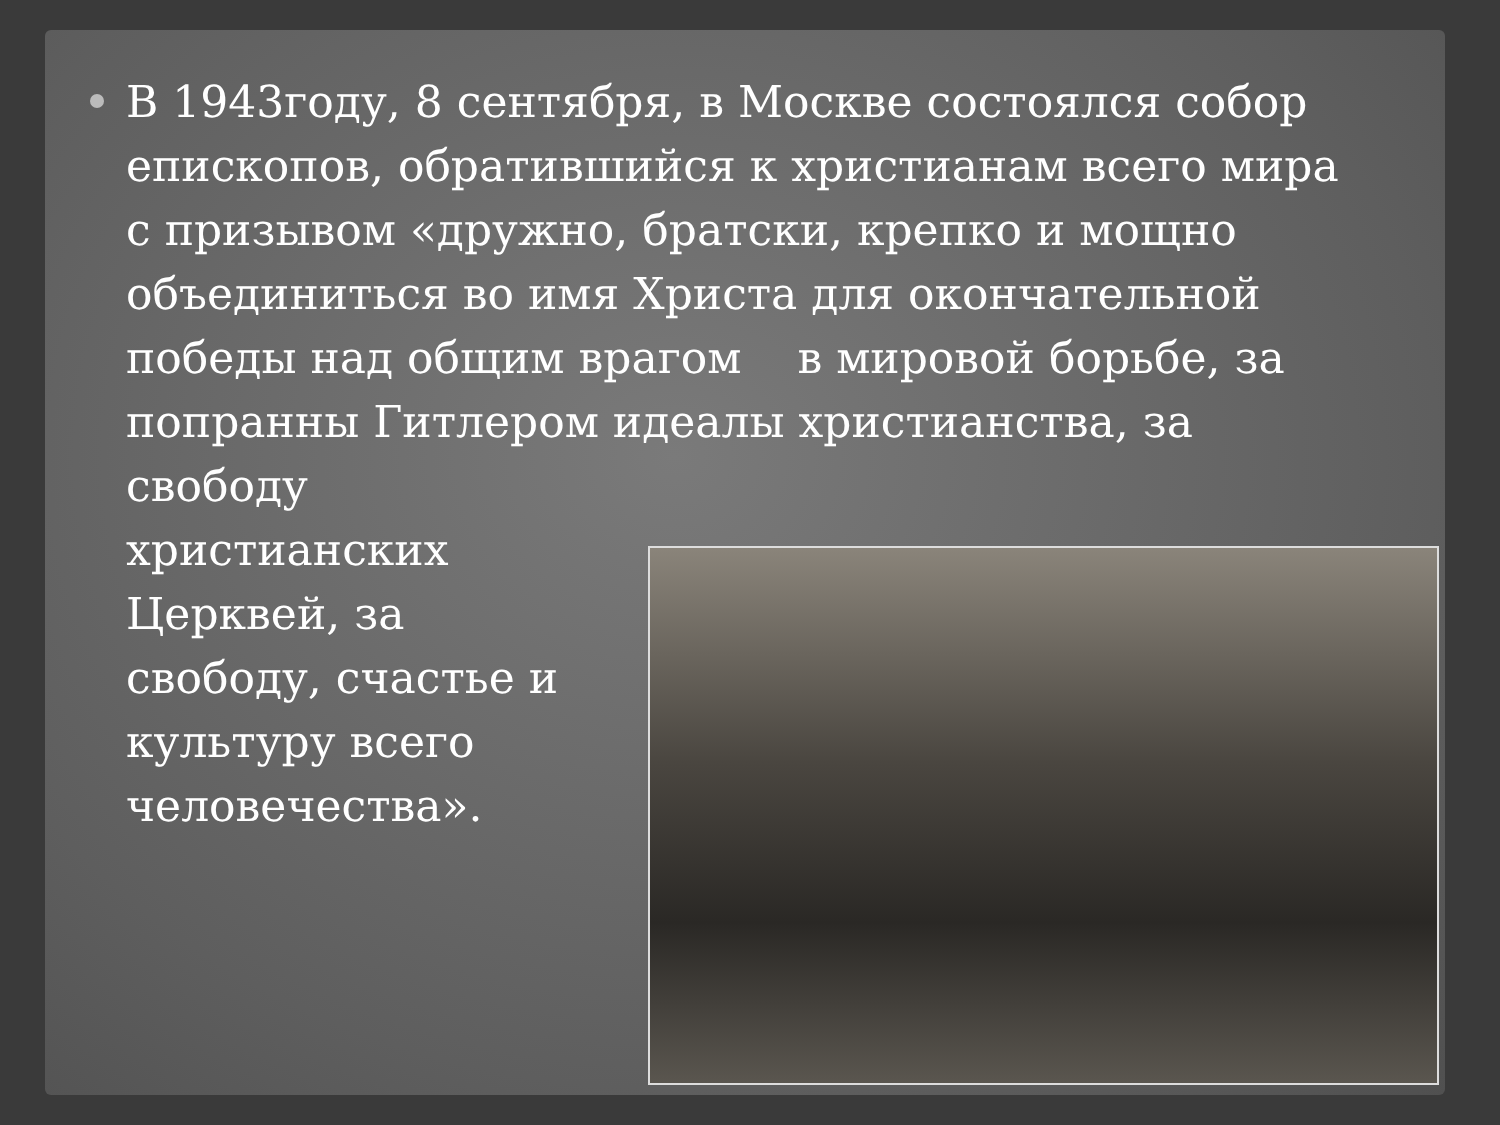В 1943году, 8 сентября, в Москве состоялся собор
епископов, обратившийся к христианам всего мира
с призывом «дружно, братски, крепко и мощно
объединиться во имя Христа для окончательной
победы над общим врагом в мировой борьбе, за
попранны Гитлером идеалы христианства, за
свободу
христианских
Церквей, за
свободу, счастье и
культуру всего
человечества».